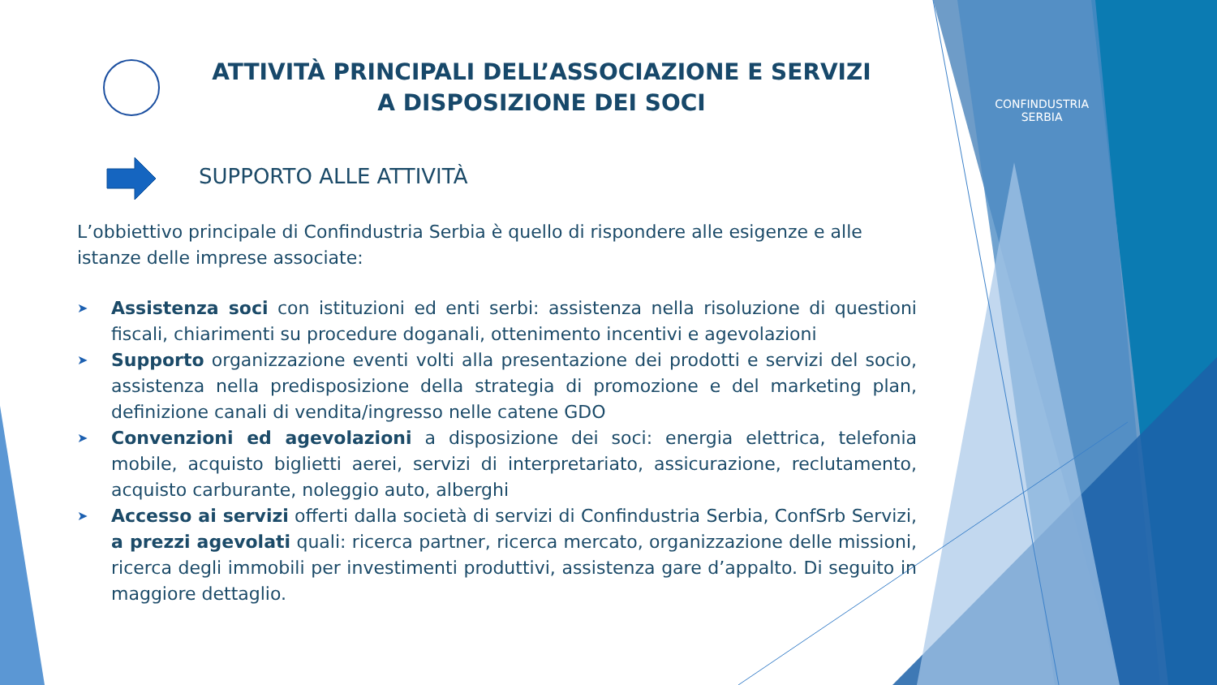CONFINDUSTRIA
SERBIA
ATTIVITÀ PRINCIPALI DELL’ASSOCIAZIONE E SERVIZI
A DISPOSIZIONE DEI SOCI
SUPPORTO ALLE ATTIVITÀ
L’obbiettivo principale di Confindustria Serbia è quello di rispondere alle esigenze e alle istanze delle imprese associate:
➤ Assistenza soci con istituzioni ed enti serbi: assistenza nella risoluzione di questioni fiscali, chiarimenti su procedure doganali, ottenimento incentivi e agevolazioni
➤ Supporto organizzazione eventi volti alla presentazione dei prodotti e servizi del socio, assistenza nella predisposizione della strategia di promozione e del marketing plan, definizione canali di vendita/ingresso nelle catene GDO
➤ Convenzioni ed agevolazioni a disposizione dei soci: energia elettrica, telefonia mobile, acquisto biglietti aerei, servizi di interpretariato, assicurazione, reclutamento, acquisto carburante, noleggio auto, alberghi
➤ Accesso ai servizi offerti dalla società di servizi di Confindustria Serbia, ConfSrb Servizi, a prezzi agevolati quali: ricerca partner, ricerca mercato, organizzazione delle missioni, ricerca degli immobili per investimenti produttivi, assistenza gare d’appalto. Di seguito in maggiore dettaglio.